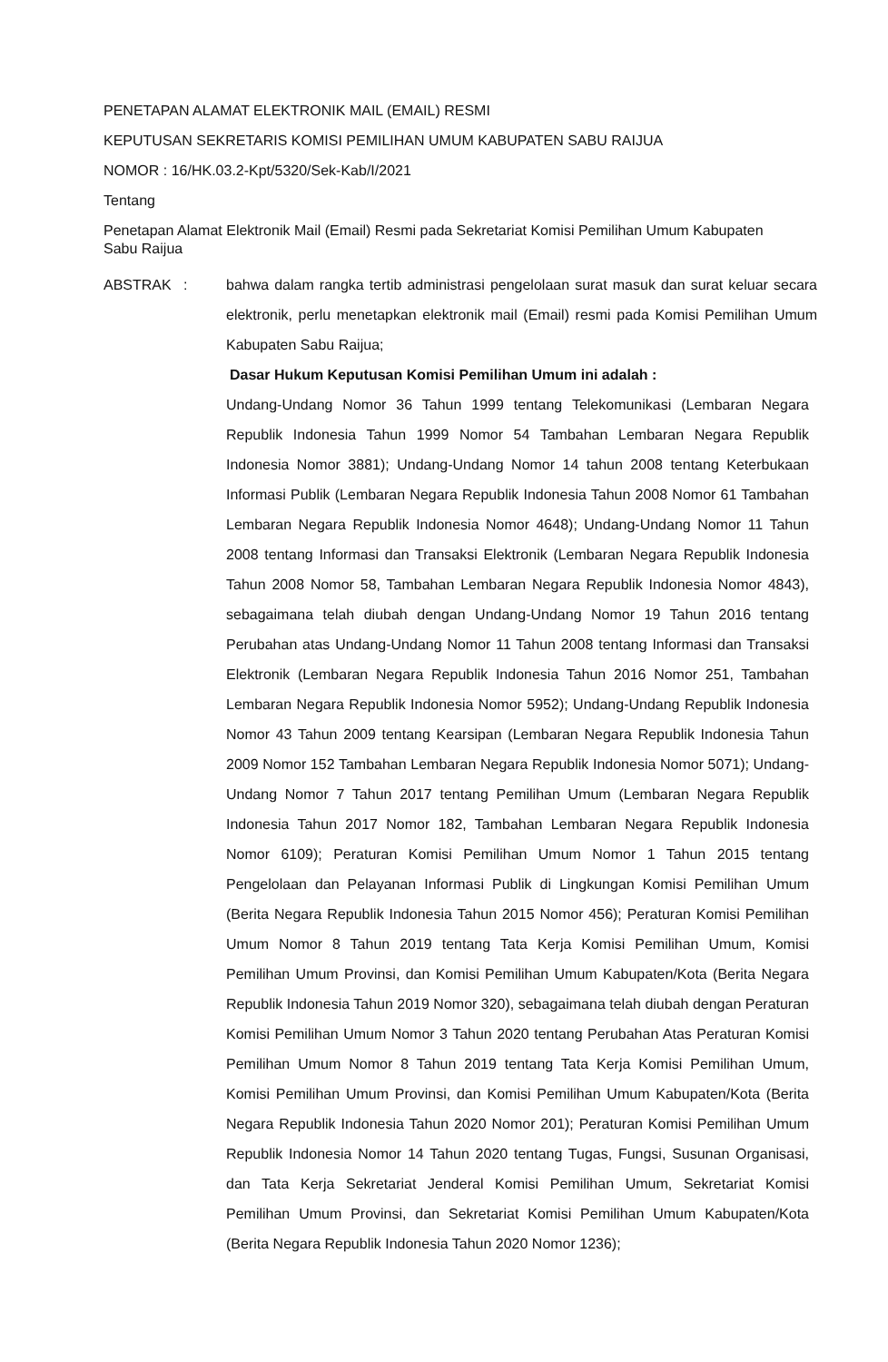PENETAPAN ALAMAT ELEKTRONIK MAIL (EMAIL) RESMI
KEPUTUSAN SEKRETARIS KOMISI PEMILIHAN UMUM KABUPATEN SABU RAIJUA
NOMOR : 16/HK.03.2-Kpt/5320/Sek-Kab/I/2021
Tentang
Penetapan Alamat Elektronik Mail (Email) Resmi pada Sekretariat Komisi Pemilihan Umum Kabupaten Sabu Raijua
ABSTRAK :
bahwa dalam rangka tertib administrasi pengelolaan surat masuk dan surat keluar secara elektronik, perlu menetapkan elektronik mail (Email) resmi pada Komisi Pemilihan Umum Kabupaten Sabu Raijua;
Dasar Hukum Keputusan Komisi Pemilihan Umum ini adalah :
Undang-Undang Nomor 36 Tahun 1999 tentang Telekomunikasi (Lembaran Negara Republik Indonesia Tahun 1999 Nomor 54 Tambahan Lembaran Negara Republik Indonesia Nomor 3881); Undang-Undang Nomor 14 tahun 2008 tentang Keterbukaan Informasi Publik (Lembaran Negara Republik Indonesia Tahun 2008 Nomor 61 Tambahan Lembaran Negara Republik Indonesia Nomor 4648); Undang-Undang Nomor 11 Tahun 2008 tentang Informasi dan Transaksi Elektronik (Lembaran Negara Republik Indonesia Tahun 2008 Nomor 58, Tambahan Lembaran Negara Republik Indonesia Nomor 4843), sebagaimana telah diubah dengan Undang-Undang Nomor 19 Tahun 2016 tentang Perubahan atas Undang-Undang Nomor 11 Tahun 2008 tentang Informasi dan Transaksi Elektronik (Lembaran Negara Republik Indonesia Tahun 2016 Nomor 251, Tambahan Lembaran Negara Republik Indonesia Nomor 5952); Undang-Undang Republik Indonesia Nomor 43 Tahun 2009 tentang Kearsipan (Lembaran Negara Republik Indonesia Tahun 2009 Nomor 152 Tambahan Lembaran Negara Republik Indonesia Nomor 5071); Undang-Undang Nomor 7 Tahun 2017 tentang Pemilihan Umum (Lembaran Negara Republik Indonesia Tahun 2017 Nomor 182, Tambahan Lembaran Negara Republik Indonesia Nomor 6109); Peraturan Komisi Pemilihan Umum Nomor 1 Tahun 2015 tentang Pengelolaan dan Pelayanan Informasi Publik di Lingkungan Komisi Pemilihan Umum (Berita Negara Republik Indonesia Tahun 2015 Nomor 456); Peraturan Komisi Pemilihan Umum Nomor 8 Tahun 2019 tentang Tata Kerja Komisi Pemilihan Umum, Komisi Pemilihan Umum Provinsi, dan Komisi Pemilihan Umum Kabupaten/Kota (Berita Negara Republik Indonesia Tahun 2019 Nomor 320), sebagaimana telah diubah dengan Peraturan Komisi Pemilihan Umum Nomor 3 Tahun 2020 tentang Perubahan Atas Peraturan Komisi Pemilihan Umum Nomor 8 Tahun 2019 tentang Tata Kerja Komisi Pemilihan Umum, Komisi Pemilihan Umum Provinsi, dan Komisi Pemilihan Umum Kabupaten/Kota (Berita Negara Republik Indonesia Tahun 2020 Nomor 201); Peraturan Komisi Pemilihan Umum Republik Indonesia Nomor 14 Tahun 2020 tentang Tugas, Fungsi, Susunan Organisasi, dan Tata Kerja Sekretariat Jenderal Komisi Pemilihan Umum, Sekretariat Komisi Pemilihan Umum Provinsi, dan Sekretariat Komisi Pemilihan Umum Kabupaten/Kota (Berita Negara Republik Indonesia Tahun 2020 Nomor 1236);